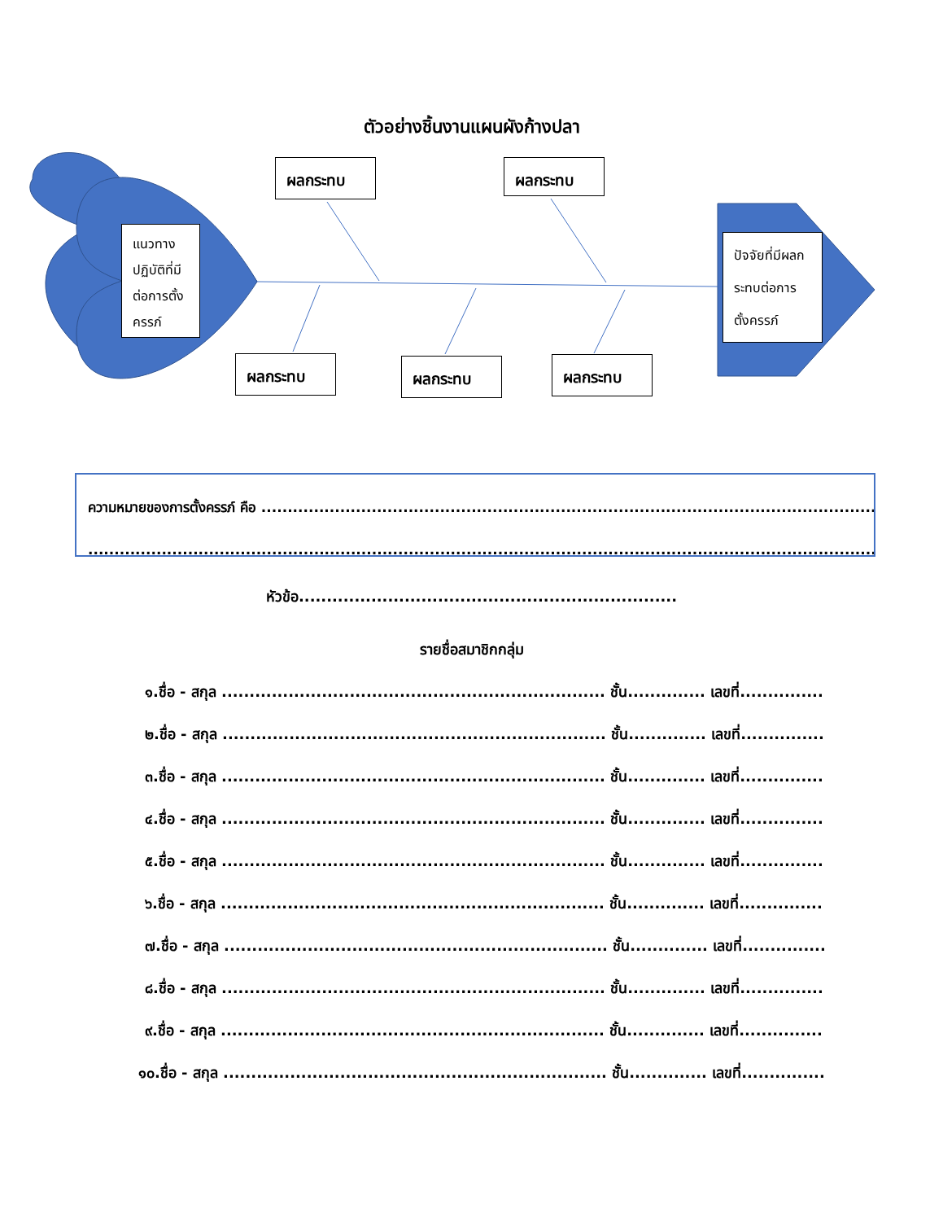ตัวอย่างชิ้นงานแผนผังก้างปลา
ผลกระทบ ผลกระทบ
ผลกระทบ ผลกระทบ ผลกระทบ
แนวทางปฏิบัติที่มีต่อการตั้งครรภ์
ปัจจัยที่มีผลกระทบต่อการตั้งครรภ์
ความหมายของการตั้งครรภ์ คือ .......................................................................................................................
..........................................................................................................................................................
หัวข้อ....................................................................
รายชื่อสมาชิกกลุ่ม
๑.ชื่อ - สกุล ..................................................................... ชั้น.............. เลขที่...............
๒.ชื่อ - สกุล ..................................................................... ชั้น.............. เลขที่...............
๓.ชื่อ - สกุล ..................................................................... ชั้น.............. เลขที่...............
๔.ชื่อ - สกุล ..................................................................... ชั้น.............. เลขที่...............
๕.ชื่อ - สกุล ..................................................................... ชั้น.............. เลขที่...............
๖.ชื่อ - สกุล ..................................................................... ชั้น.............. เลขที่...............
๗.ชื่อ - สกุล ..................................................................... ชั้น.............. เลขที่...............
๘.ชื่อ - สกุล ..................................................................... ชั้น.............. เลขที่...............
๙.ชื่อ - สกุล ..................................................................... ชั้น.............. เลขที่...............
๑๐.ชื่อ - สกุล ..................................................................... ชั้น.............. เลขที่...............